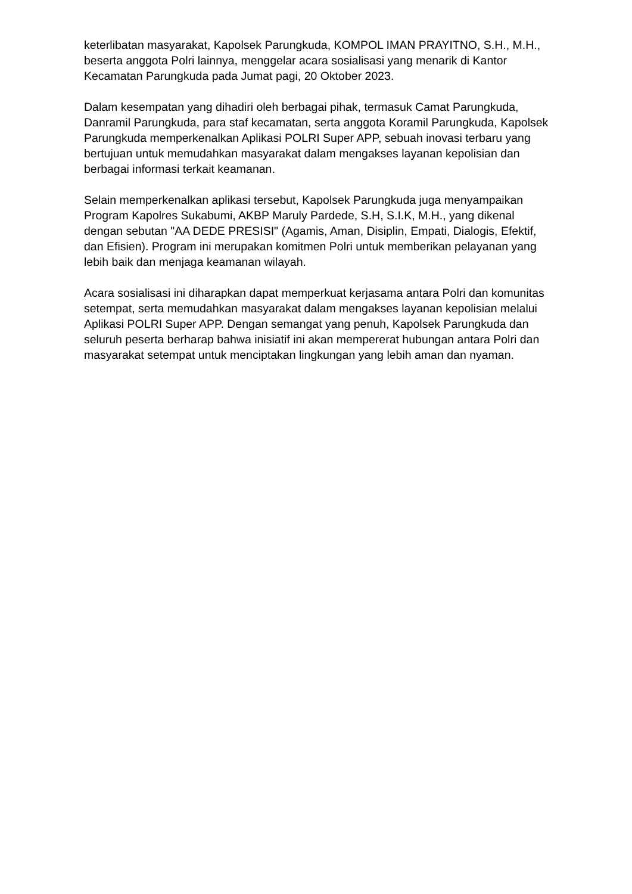keterlibatan masyarakat, Kapolsek Parungkuda, KOMPOL IMAN PRAYITNO, S.H., M.H., beserta anggota Polri lainnya, menggelar acara sosialisasi yang menarik di Kantor Kecamatan Parungkuda pada Jumat pagi, 20 Oktober 2023.
Dalam kesempatan yang dihadiri oleh berbagai pihak, termasuk Camat Parungkuda, Danramil Parungkuda, para staf kecamatan, serta anggota Koramil Parungkuda, Kapolsek Parungkuda memperkenalkan Aplikasi POLRI Super APP, sebuah inovasi terbaru yang bertujuan untuk memudahkan masyarakat dalam mengakses layanan kepolisian dan berbagai informasi terkait keamanan.
Selain memperkenalkan aplikasi tersebut, Kapolsek Parungkuda juga menyampaikan Program Kapolres Sukabumi, AKBP Maruly Pardede, S.H, S.I.K, M.H., yang dikenal dengan sebutan "AA DEDE PRESISI" (Agamis, Aman, Disiplin, Empati, Dialogis, Efektif, dan Efisien). Program ini merupakan komitmen Polri untuk memberikan pelayanan yang lebih baik dan menjaga keamanan wilayah.
Acara sosialisasi ini diharapkan dapat memperkuat kerjasama antara Polri dan komunitas setempat, serta memudahkan masyarakat dalam mengakses layanan kepolisian melalui Aplikasi POLRI Super APP. Dengan semangat yang penuh, Kapolsek Parungkuda dan seluruh peserta berharap bahwa inisiatif ini akan mempererat hubungan antara Polri dan masyarakat setempat untuk menciptakan lingkungan yang lebih aman dan nyaman.